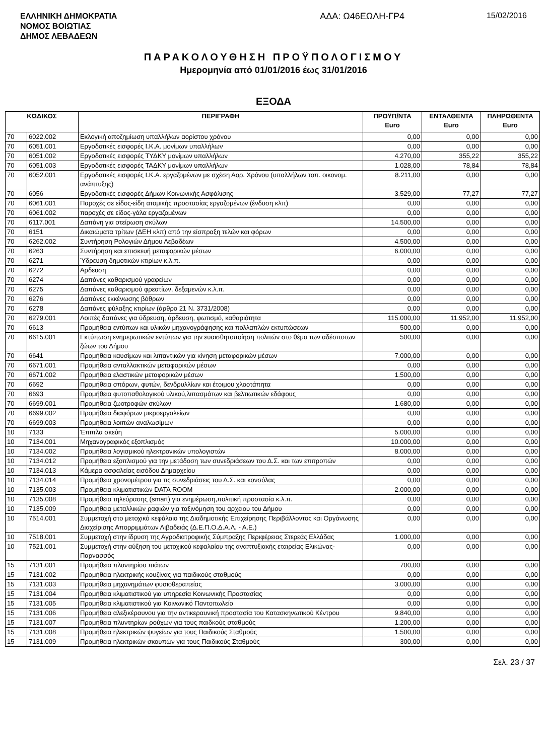ΕΛΛΗΝΙΚΗ ΔΗΜΟΚΡΑΤΙΑ
ΝΟΜΟΣ ΒΟΙΩΤΙΑΣ
ΔΗΜΟΣ ΛΕΒΑΔΕΩΝ
ΑΔΑ: Ω46ΕΩΛΗ-ΓΡ4 15/02/2016
ΠΑΡΑΚΟΛΟΥΘΗΣΗ ΠΡΟΫΠΟΛΟΓΙΣΜΟΥ
Ημερομηνία από 01/01/2016 έως 31/01/2016
ΕΞΟΔΑ
| ΚΩΔΙΚΟΣ | | ΠΕΡΙΓΡΑΦΗ | ΠΡΟΫΠ/ΝΤΑ Euro | ΕΝΤΑΛΘΕΝΤΑ Euro | ΠΛΗΡΩΘΕΝΤΑ Euro |
| --- | --- | --- | --- | --- | --- |
| 70 | 6022.002 | Εκλογική αποζημίωση υπαλλήλων αορίστου χρόνου | 0,00 | 0,00 | 0,00 |
| 70 | 6051.001 | Εργοδοτικές εισφορές Ι.Κ.Α. μονίμων υπαλλήλων | 0,00 | 0,00 | 0,00 |
| 70 | 6051.002 | Εργοδοτικές εισφορές ΤΥΔΚΥ μονίμων υπαλλήλων | 4.270,00 | 355,22 | 355,22 |
| 70 | 6051.003 | Εργοδοτικές εισφορές ΤΑΔΚΥ μονίμων υπαλλήλων | 1.028,00 | 78,84 | 78,84 |
| 70 | 6052.001 | Εργοδοτικές εισφορές Ι.Κ.Α. εργαζομένων με σχέση Αορ. Χρόνου (υπαλλήλων τοπ. οικονομ. ανάπτυξης) | 8.211,00 | 0,00 | 0,00 |
| 70 | 6056 | Εργοδοτικές εισφορές Δήμων Κοινωνικής Ασφάλισης | 3.529,00 | 77,27 | 77,27 |
| 70 | 6061.001 | Παροχές σε είδος-είδη ατομικής προστασίας εργαζομένων (ένδυση κλπ) | 0,00 | 0,00 | 0,00 |
| 70 | 6061.002 | παροχές σε είδος-γάλα εργαζομένων | 0,00 | 0,00 | 0,00 |
| 70 | 6117.001 | Δαπάνη για στείρωση σκύλων | 14.500,00 | 0,00 | 0,00 |
| 70 | 6151 | Δικαιώματα τρίτων (ΔΕΗ κλπ) από την είσπραξη τελών και φόρων | 0,00 | 0,00 | 0,00 |
| 70 | 6262.002 | Συντήρηση Ρολογιών Δήμου Λεβαδέων | 4.500,00 | 0,00 | 0,00 |
| 70 | 6263 | Συντήρηση και επισκευή μεταφορικών μέσων | 6.000,00 | 0,00 | 0,00 |
| 70 | 6271 | Ύδρευση δημοτικών κτιρίων κ.λ.π. | 0,00 | 0,00 | 0,00 |
| 70 | 6272 | Αρδευση | 0,00 | 0,00 | 0,00 |
| 70 | 6274 | Δαπάνες καθαρισμού γραφείων | 0,00 | 0,00 | 0,00 |
| 70 | 6275 | Δαπάνες καθαρισμού φρεατίων, δεξαμενών κ.λ.π. | 0,00 | 0,00 | 0,00 |
| 70 | 6276 | Δαπάνες εκκένωσης βόθρων | 0,00 | 0,00 | 0,00 |
| 70 | 6278 | Δαπάνες φύλαξης κτιρίων (άρθρο 21 Ν. 3731/2008) | 0,00 | 0,00 | 0,00 |
| 70 | 6279.001 | Λοιπές δαπάνες για ύδρευση, άρδευση, φωτισμό, καθαριότητα | 115.000,00 | 11.952,00 | 11.952,00 |
| 70 | 6613 | Προμήθεια εντύπων και υλικών μηχανογράφησης και πολλαπλών εκτυπώσεων | 500,00 | 0,00 | 0,00 |
| 70 | 6615.001 | Εκτύπωση ενημερωτικών εντύπων για την ευαισθητοποίηση πολιτών στο θέμα των αδέσποτων ζώων του Δήμου | 500,00 | 0,00 | 0,00 |
| 70 | 6641 | Προμήθεια καυσίμων και λιπαντικών για κίνηση μεταφορικών μέσων | 7.000,00 | 0,00 | 0,00 |
| 70 | 6671.001 | Προμήθεια ανταλλακτικών μεταφορικών μέσων | 0,00 | 0,00 | 0,00 |
| 70 | 6671.002 | Προμήθεια ελαστικών μεταφορικών μέσων | 1.500,00 | 0,00 | 0,00 |
| 70 | 6692 | Προμήθεια σπόρων, φυτών, δενδρυλλίων και έτοιμου χλοοτάπητα | 0,00 | 0,00 | 0,00 |
| 70 | 6693 | Προμήθεια φυτοπαθολογικού υλικού,λιπασμάτων και βελτιωτικών εδάφους | 0,00 | 0,00 | 0,00 |
| 70 | 6699.001 | Προμήθεια ζωοτροφών σκύλων | 1.680,00 | 0,00 | 0,00 |
| 70 | 6699.002 | Προμήθεια διαφόρων μικροεργαλείων | 0,00 | 0,00 | 0,00 |
| 70 | 6699.003 | Προμήθεια λοιπών αναλωσίμων | 0,00 | 0,00 | 0,00 |
| 10 | 7133 | Έπιπλα σκεύη | 5.000,00 | 0,00 | 0,00 |
| 10 | 7134.001 | Μηχανογραφικός εξοπλισμός | 10.000,00 | 0,00 | 0,00 |
| 10 | 7134.002 | Προμήθεια λογισμικού ηλεκτρονικών υπολογιστών | 8.000,00 | 0,00 | 0,00 |
| 10 | 7134.012 | Προμήθεια εξοπλισμού για την μετάδοση των συνεδριάσεων του Δ.Σ. και των επιτροπών | 0,00 | 0,00 | 0,00 |
| 10 | 7134.013 | Κάμερα ασφαλείας εισόδου Δημαρχείου | 0,00 | 0,00 | 0,00 |
| 10 | 7134.014 | Προμήθεια χρονομέτρου για τις συνεδριάσεις του Δ.Σ. και κονσόλας | 0,00 | 0,00 | 0,00 |
| 10 | 7135.003 | Προμήθεια κλιματιστικών DATA ROOM | 2.000,00 | 0,00 | 0,00 |
| 10 | 7135.008 | Προμήθεια τηλεόρασης (smart) για ενημέρωση,πολιτική προστασία κ.λ.π. | 0,00 | 0,00 | 0,00 |
| 10 | 7135.009 | Προμήθεια μεταλλικών ραφιών για ταξινόμηση του αρχειου του Δήμου | 0,00 | 0,00 | 0,00 |
| 10 | 7514.001 | Συμμετοχή στο μετοχικό κεφάλαιο της Διαδημοτικής Επιχείρησης Περιβάλλοντος και Οργάνωσης Διαχείρισης Απορριμμάτων Λιβαδειάς (Δ.Ε.Π.Ο.Δ.Α.Λ. - Α.Ε.) | 0,00 | 0,00 | 0,00 |
| 10 | 7518.001 | Συμμετοχή στην ίδρυση της Αγροδιατροφικής Σύμπραξης Περιφέρειας Στερεάς Ελλάδας | 1.000,00 | 0,00 | 0,00 |
| 10 | 7521.001 | Συμμετοχή στην αύξηση του μετοχικού κεφαλαίου της αναπτυξιακής εταιρείας Ελικώνας-Παρνασσός | 0,00 | 0,00 | 0,00 |
| 15 | 7131.001 | Προμήθεια πλυντηρίου πιάτων | 700,00 | 0,00 | 0,00 |
| 15 | 7131.002 | Προμήθεια ηλεκτρικής κουζίνας για παιδικούς σταθμούς | 0,00 | 0,00 | 0,00 |
| 15 | 7131.003 | Προμήθεια μηχανημάτων φυσιοθεραπείας | 3.000,00 | 0,00 | 0,00 |
| 15 | 7131.004 | Προμήθεια κλιματιστικού για υπηρεσία Κοινωνικής Προστασίας | 0,00 | 0,00 | 0,00 |
| 15 | 7131.005 | Προμήθεια κλιματιστικού για Κοινωνικό Παντοπωλείο | 0,00 | 0,00 | 0,00 |
| 15 | 7131.006 | Προμήθεια αλεξικέραυνου για την αντικεραυνική προστασία του Κατασκηνωτικού Κέντρου | 9.840,00 | 0,00 | 0,00 |
| 15 | 7131.007 | Προμήθεια πλυντηρίων ρούχων για τους παιδκούς σταθμούς | 1.200,00 | 0,00 | 0,00 |
| 15 | 7131.008 | Προμήθεια ηλεκτρικών ψυγείων για τους Παιδικούς Σταθμούς | 1.500,00 | 0,00 | 0,00 |
| 15 | 7131.009 | Προμήθεια ηλεκτρικών σκουπών για τους Παιδικούς Σταθμούς | 300,00 | 0,00 | 0,00 |
Σελ. 23 / 37